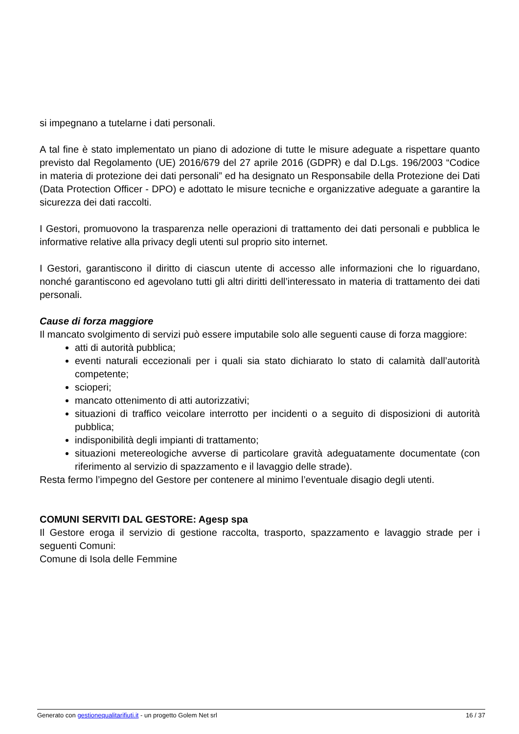si impegnano a tutelarne i dati personali.
A tal fine è stato implementato un piano di adozione di tutte le misure adeguate a rispettare quanto previsto dal Regolamento (UE) 2016/679 del 27 aprile 2016 (GDPR) e dal D.Lgs. 196/2003 “Codice in materia di protezione dei dati personali” ed ha designato un Responsabile della Protezione dei Dati (Data Protection Officer - DPO) e adottato le misure tecniche e organizzative adeguate a garantire la sicurezza dei dati raccolti.
I Gestori, promuovono la trasparenza nelle operazioni di trattamento dei dati personali e pubblica le informative relative alla privacy degli utenti sul proprio sito internet.
I Gestori, garantiscono il diritto di ciascun utente di accesso alle informazioni che lo riguardano, nonché garantiscono ed agevolano tutti gli altri diritti dell’interessato in materia di trattamento dei dati personali.
Cause di forza maggiore
Il mancato svolgimento di servizi può essere imputabile solo alle seguenti cause di forza maggiore:
atti di autorità pubblica;
eventi naturali eccezionali per i quali sia stato dichiarato lo stato di calamità dall’autorità competente;
scioperi;
mancato ottenimento di atti autorizzativi;
situazioni di traffico veicolare interrotto per incidenti o a seguito di disposizioni di autorità pubblica;
indisponibilità degli impianti di trattamento;
situazioni metereologiche avverse di particolare gravità adeguatamente documentate (con riferimento al servizio di spazzamento e il lavaggio delle strade).
Resta fermo l’impegno del Gestore per contenere al minimo l’eventuale disagio degli utenti.
COMUNI SERVITI DAL GESTORE: Agesp spa
Il Gestore eroga il servizio di gestione raccolta, trasporto, spazzamento e lavaggio strade per i seguenti Comuni:
Comune di Isola delle Femmine
Generato con gestionequalitarifiuti.it - un progetto Golem Net srl 16 / 37